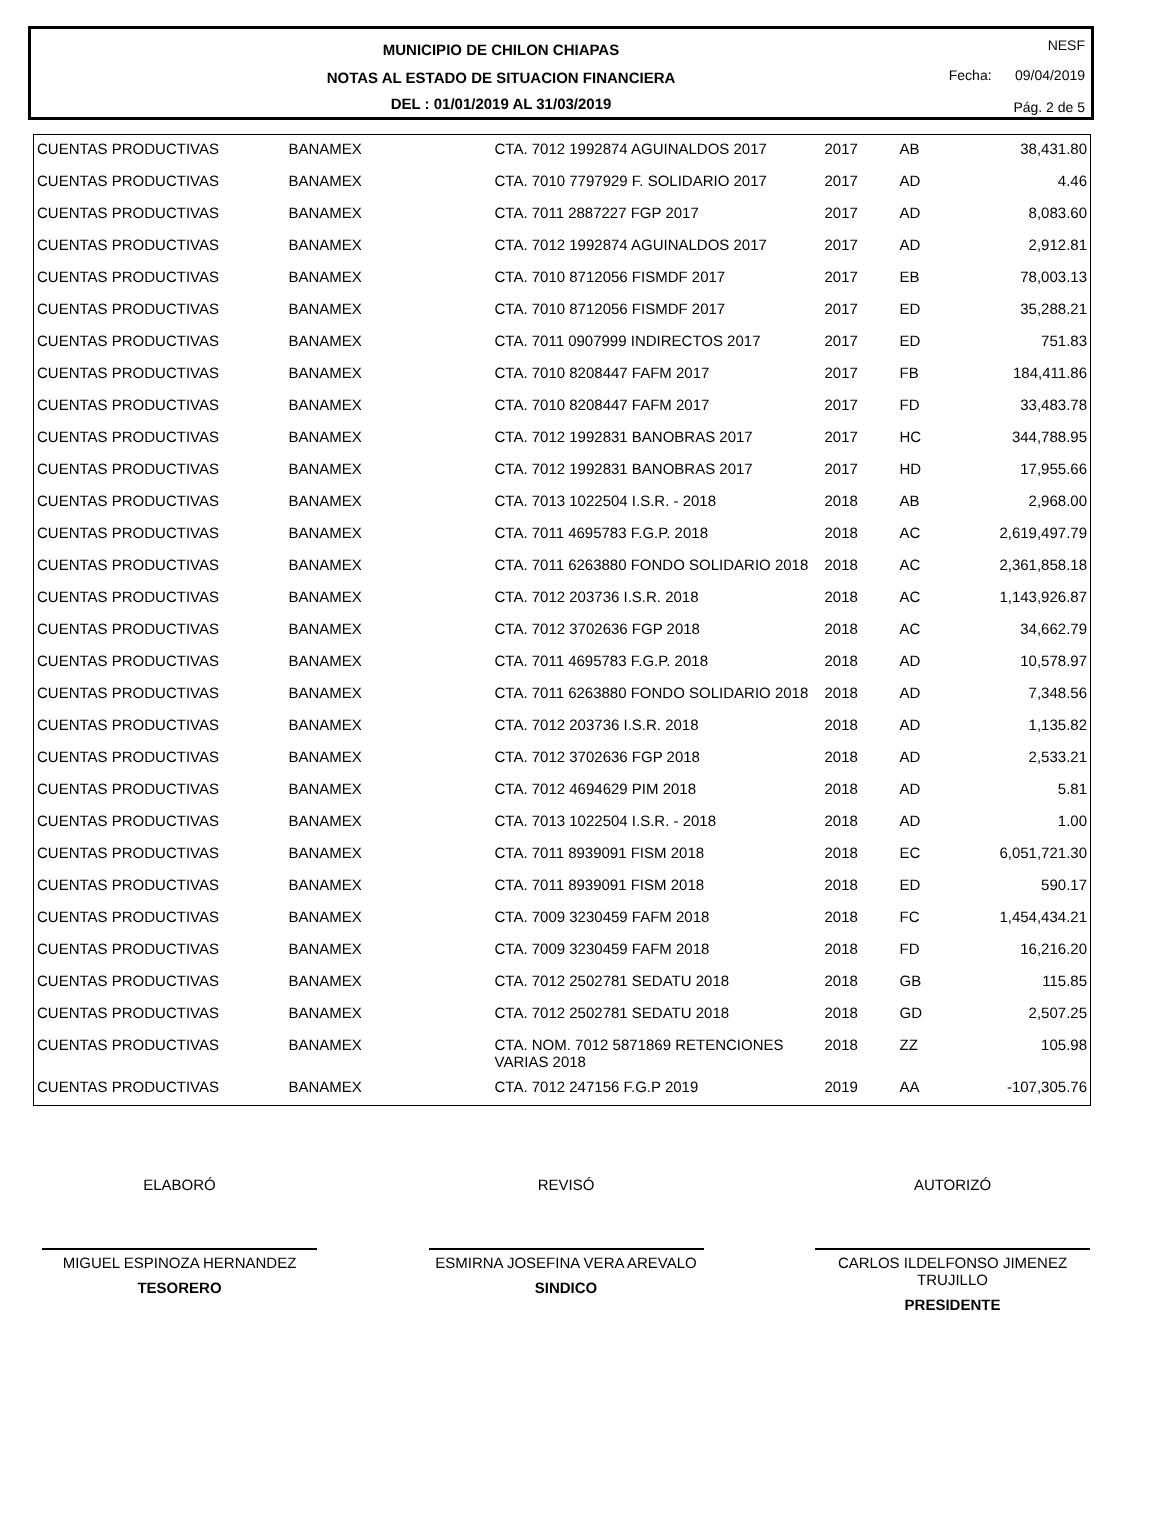MUNICIPIO DE CHILON CHIAPAS
NOTAS AL ESTADO DE SITUACION FINANCIERA
DEL : 01/01/2019 AL 31/03/2019
NESF
Fecha: 09/04/2019
Pág. 2 de 5
| CUENTAS PRODUCTIVAS | BANAMEX | CTA. 7012 1992874 AGUINALDOS 2017 | 2017 | AB | 38,431.80 |
| CUENTAS PRODUCTIVAS | BANAMEX | CTA. 7010 7797929 F. SOLIDARIO 2017 | 2017 | AD | 4.46 |
| CUENTAS PRODUCTIVAS | BANAMEX | CTA. 7011 2887227 FGP 2017 | 2017 | AD | 8,083.60 |
| CUENTAS PRODUCTIVAS | BANAMEX | CTA. 7012 1992874 AGUINALDOS 2017 | 2017 | AD | 2,912.81 |
| CUENTAS PRODUCTIVAS | BANAMEX | CTA. 7010 8712056 FISMDF 2017 | 2017 | EB | 78,003.13 |
| CUENTAS PRODUCTIVAS | BANAMEX | CTA. 7010 8712056 FISMDF 2017 | 2017 | ED | 35,288.21 |
| CUENTAS PRODUCTIVAS | BANAMEX | CTA. 7011 0907999 INDIRECTOS 2017 | 2017 | ED | 751.83 |
| CUENTAS PRODUCTIVAS | BANAMEX | CTA. 7010 8208447 FAFM 2017 | 2017 | FB | 184,411.86 |
| CUENTAS PRODUCTIVAS | BANAMEX | CTA. 7010 8208447 FAFM 2017 | 2017 | FD | 33,483.78 |
| CUENTAS PRODUCTIVAS | BANAMEX | CTA. 7012 1992831 BANOBRAS 2017 | 2017 | HC | 344,788.95 |
| CUENTAS PRODUCTIVAS | BANAMEX | CTA. 7012 1992831 BANOBRAS 2017 | 2017 | HD | 17,955.66 |
| CUENTAS PRODUCTIVAS | BANAMEX | CTA. 7013 1022504 I.S.R. - 2018 | 2018 | AB | 2,968.00 |
| CUENTAS PRODUCTIVAS | BANAMEX | CTA. 7011 4695783 F.G.P. 2018 | 2018 | AC | 2,619,497.79 |
| CUENTAS PRODUCTIVAS | BANAMEX | CTA. 7011 6263880 FONDO SOLIDARIO 2018 | 2018 | AC | 2,361,858.18 |
| CUENTAS PRODUCTIVAS | BANAMEX | CTA. 7012 203736 I.S.R. 2018 | 2018 | AC | 1,143,926.87 |
| CUENTAS PRODUCTIVAS | BANAMEX | CTA. 7012 3702636 FGP 2018 | 2018 | AC | 34,662.79 |
| CUENTAS PRODUCTIVAS | BANAMEX | CTA. 7011 4695783 F.G.P. 2018 | 2018 | AD | 10,578.97 |
| CUENTAS PRODUCTIVAS | BANAMEX | CTA. 7011 6263880 FONDO SOLIDARIO 2018 | 2018 | AD | 7,348.56 |
| CUENTAS PRODUCTIVAS | BANAMEX | CTA. 7012 203736 I.S.R. 2018 | 2018 | AD | 1,135.82 |
| CUENTAS PRODUCTIVAS | BANAMEX | CTA. 7012 3702636 FGP 2018 | 2018 | AD | 2,533.21 |
| CUENTAS PRODUCTIVAS | BANAMEX | CTA. 7012 4694629 PIM 2018 | 2018 | AD | 5.81 |
| CUENTAS PRODUCTIVAS | BANAMEX | CTA. 7013 1022504 I.S.R. - 2018 | 2018 | AD | 1.00 |
| CUENTAS PRODUCTIVAS | BANAMEX | CTA. 7011 8939091 FISM 2018 | 2018 | EC | 6,051,721.30 |
| CUENTAS PRODUCTIVAS | BANAMEX | CTA. 7011 8939091 FISM 2018 | 2018 | ED | 590.17 |
| CUENTAS PRODUCTIVAS | BANAMEX | CTA. 7009 3230459 FAFM 2018 | 2018 | FC | 1,454,434.21 |
| CUENTAS PRODUCTIVAS | BANAMEX | CTA. 7009 3230459 FAFM 2018 | 2018 | FD | 16,216.20 |
| CUENTAS PRODUCTIVAS | BANAMEX | CTA. 7012 2502781 SEDATU 2018 | 2018 | GB | 115.85 |
| CUENTAS PRODUCTIVAS | BANAMEX | CTA. 7012 2502781 SEDATU 2018 | 2018 | GD | 2,507.25 |
| CUENTAS PRODUCTIVAS | BANAMEX | CTA. NOM. 7012 5871869 RETENCIONES VARIAS 2018 | 2018 | ZZ | 105.98 |
| CUENTAS PRODUCTIVAS | BANAMEX | CTA. 7012 247156 F.G.P 2019 | 2019 | AA | -107,305.76 |
ELABORÓ
MIGUEL ESPINOZA HERNANDEZ
TESORERO
REVISÓ
ESMIRNA JOSEFINA VERA AREVALO
SINDICO
AUTORIZÓ
CARLOS ILDELFONSO JIMENEZ TRUJILLO
PRESIDENTE